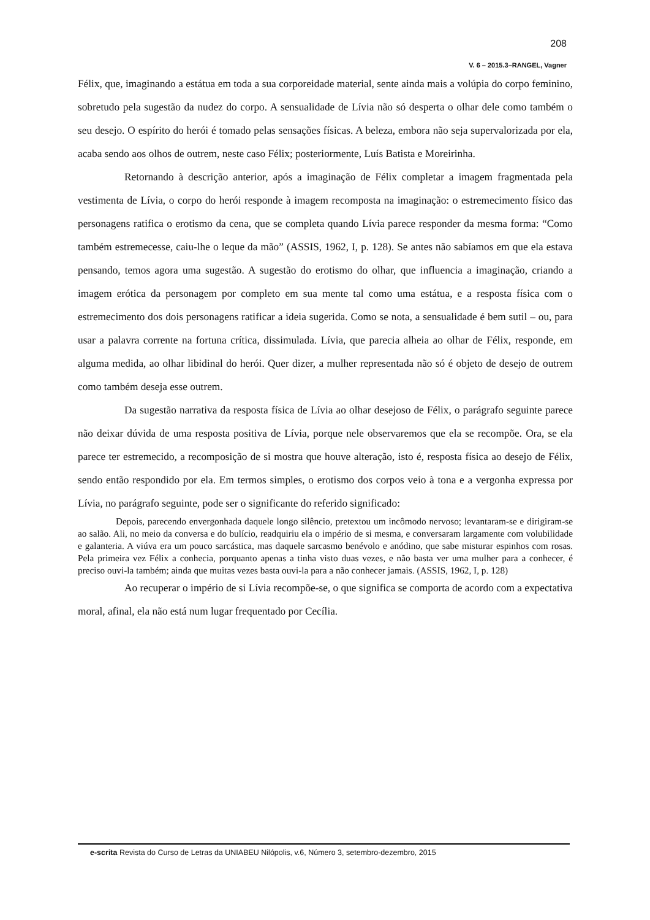208
V. 6 – 2015.3–RANGEL, Vagner
Félix, que, imaginando a estátua em toda a sua corporeidade material, sente ainda mais a volúpia do corpo feminino, sobretudo pela sugestão da nudez do corpo. A sensualidade de Lívia não só desperta o olhar dele como também o seu desejo. O espírito do herói é tomado pelas sensações físicas. A beleza, embora não seja supervalorizada por ela, acaba sendo aos olhos de outrem, neste caso Félix; posteriormente, Luís Batista e Moreirinha.
Retornando à descrição anterior, após a imaginação de Félix completar a imagem fragmentada pela vestimenta de Lívia, o corpo do herói responde à imagem recomposta na imaginação: o estremecimento físico das personagens ratifica o erotismo da cena, que se completa quando Lívia parece responder da mesma forma: “Como também estremecesse, caiu-lhe o leque da mão” (ASSIS, 1962, I, p. 128). Se antes não sabíamos em que ela estava pensando, temos agora uma sugestão. A sugestão do erotismo do olhar, que influencia a imaginação, criando a imagem erótica da personagem por completo em sua mente tal como uma estátua, e a resposta física com o estremecimento dos dois personagens ratificar a ideia sugerida. Como se nota, a sensualidade é bem sutil – ou, para usar a palavra corrente na fortuna crítica, dissimulada. Lívia, que parecia alheia ao olhar de Félix, responde, em alguma medida, ao olhar libidinal do herói. Quer dizer, a mulher representada não só é objeto de desejo de outrem como também deseja esse outrem.
Da sugestão narrativa da resposta física de Lívia ao olhar desejoso de Félix, o parágrafo seguinte parece não deixar dúvida de uma resposta positiva de Lívia, porque nele observaremos que ela se recompõe. Ora, se ela parece ter estremecido, a recomposição de si mostra que houve alteração, isto é, resposta física ao desejo de Félix, sendo então respondido por ela. Em termos simples, o erotismo dos corpos veio à tona e a vergonha expressa por Lívia, no parágrafo seguinte, pode ser o significante do referido significado:
Depois, parecendo envergonhada daquele longo silêncio, pretextou um incômodo nervoso; levantaram-se e dirigiram-se ao salão. Ali, no meio da conversa e do bulício, readquiriu ela o império de si mesma, e conversaram largamente com volubilidade e galanteria. A viúva era um pouco sarcástica, mas daquele sarcasmo benévolo e anódino, que sabe misturar espinhos com rosas. Pela primeira vez Félix a conhecia, porquanto apenas a tinha visto duas vezes, e não basta ver uma mulher para a conhecer, é preciso ouvi-la também; ainda que muitas vezes basta ouvi-la para a não conhecer jamais. (ASSIS, 1962, I, p. 128)
Ao recuperar o império de si Lívia recompõe-se, o que significa se comporta de acordo com a expectativa moral, afinal, ela não está num lugar frequentado por Cecília.
e-scrita Revista do Curso de Letras da UNIABEU Nilópolis, v.6, Número 3, setembro-dezembro, 2015